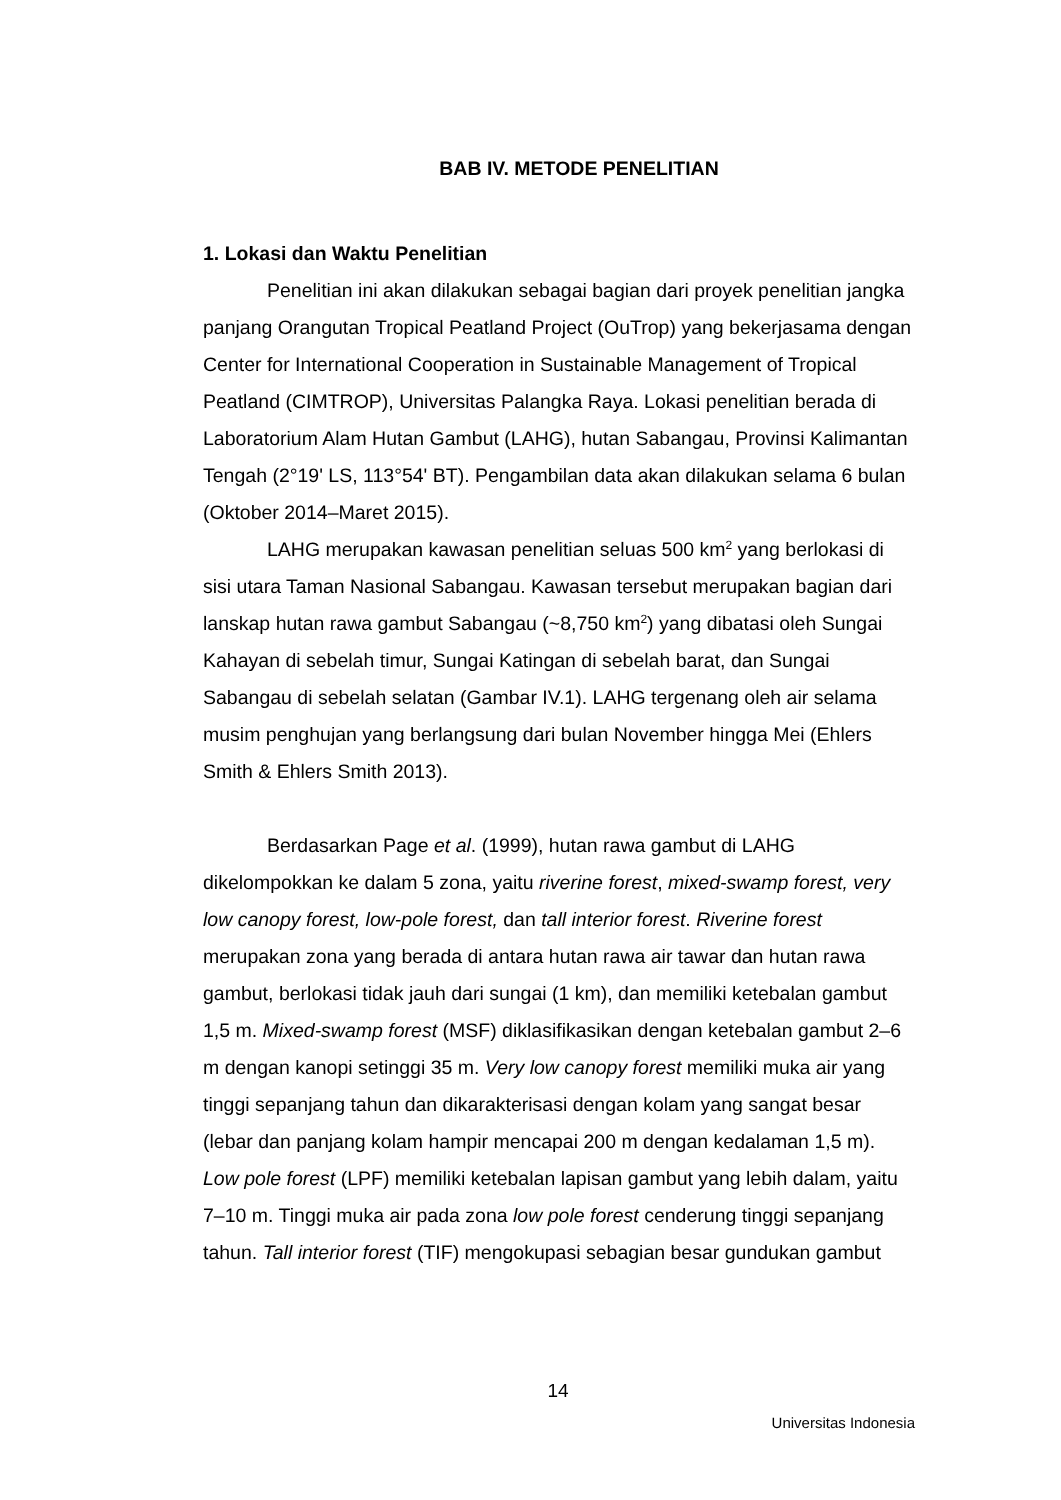BAB IV. METODE PENELITIAN
1. Lokasi dan Waktu Penelitian
Penelitian ini akan dilakukan sebagai bagian dari proyek penelitian jangka panjang Orangutan Tropical Peatland Project (OuTrop) yang bekerjasama dengan Center for International Cooperation in Sustainable Management of Tropical Peatland (CIMTROP), Universitas Palangka Raya. Lokasi penelitian berada di Laboratorium Alam Hutan Gambut (LAHG), hutan Sabangau, Provinsi Kalimantan Tengah (2°19' LS, 113°54' BT). Pengambilan data akan dilakukan selama 6 bulan (Oktober 2014–Maret 2015).
LAHG merupakan kawasan penelitian seluas 500 km<sup>2</sup> yang berlokasi di sisi utara Taman Nasional Sabangau. Kawasan tersebut merupakan bagian dari lanskap hutan rawa gambut Sabangau (~8,750 km<sup>2</sup>) yang dibatasi oleh Sungai Kahayan di sebelah timur, Sungai Katingan di sebelah barat, dan Sungai Sabangau di sebelah selatan (Gambar IV.1). LAHG tergenang oleh air selama musim penghujan yang berlangsung dari bulan November hingga Mei (Ehlers Smith & Ehlers Smith 2013).
Berdasarkan Page et al. (1999), hutan rawa gambut di LAHG dikelompokkan ke dalam 5 zona, yaitu riverine forest, mixed-swamp forest, very low canopy forest, low-pole forest, dan tall interior forest. Riverine forest merupakan zona yang berada di antara hutan rawa air tawar dan hutan rawa gambut, berlokasi tidak jauh dari sungai (1 km), dan memiliki ketebalan gambut 1,5 m. Mixed-swamp forest (MSF) diklasifikasikan dengan ketebalan gambut 2–6 m dengan kanopi setinggi 35 m. Very low canopy forest memiliki muka air yang tinggi sepanjang tahun dan dikarakterisasi dengan kolam yang sangat besar (lebar dan panjang kolam hampir mencapai 200 m dengan kedalaman 1,5 m). Low pole forest (LPF) memiliki ketebalan lapisan gambut yang lebih dalam, yaitu 7–10 m. Tinggi muka air pada zona low pole forest cenderung tinggi sepanjang tahun. Tall interior forest (TIF) mengokupasi sebagian besar gundukan gambut
14
Universitas Indonesia